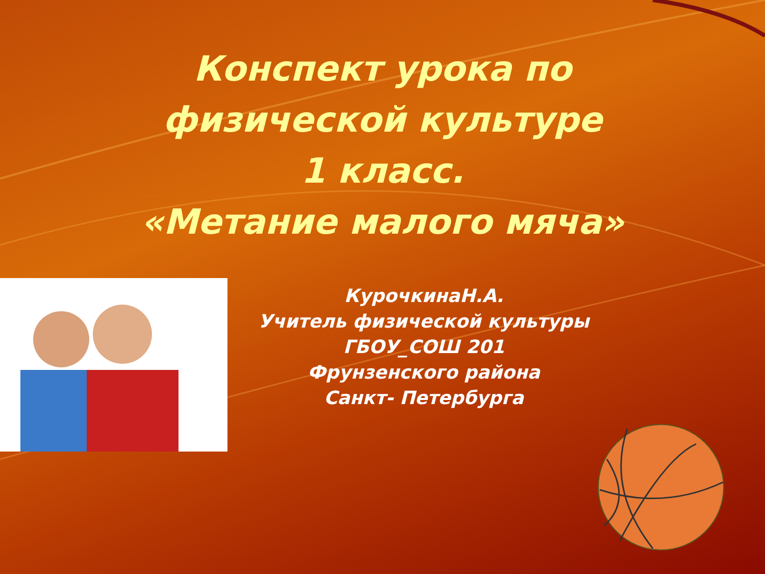Конспект урока по
физической культуре
1 класс.
«Метание малого мяча»
КурочкинаН.А.
Учитель физической культуры
ГБОУ_СОШ 201
Фрунзенского района
Санкт- Петербурга